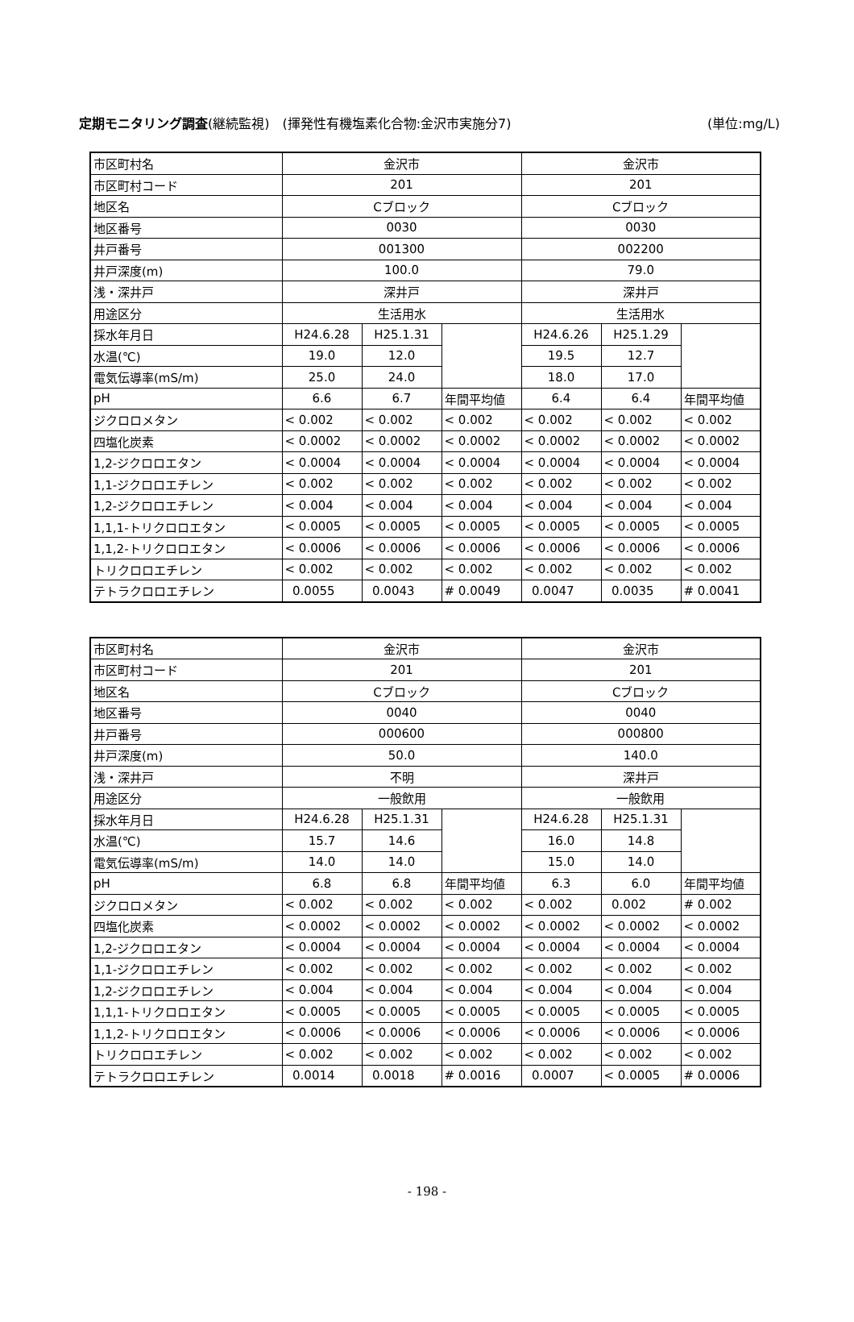定期モニタリング調査(継続監視)　(揮発性有機塩素化合物:金沢市実施分7) (単位:mg/L)
| 市区町村名 | 金沢市 | | | 金沢市 | | |
| 市区町村コード | 201 | | | 201 | | |
| 地区名 | Cブロック | | | Cブロック | | |
| 地区番号 | 0030 | | | 0030 | | |
| 井戸番号 | 001300 | | | 002200 | | |
| 井戸深度(m) | 100.0 | | | 79.0 | | |
| 浅・深井戸 | 深井戸 | | | 深井戸 | | |
| 用途区分 | 生活用水 | | | 生活用水 | | |
| 採水年月日 | H24.6.28 | H25.1.31 | | H24.6.26 | H25.1.29 | |
| 水温(℃) | 19.0 | 12.0 | | 19.5 | 12.7 | |
| 電気伝導率(mS/m) | 25.0 | 24.0 | | 18.0 | 17.0 | |
| pH | 6.6 | 6.7 | 年間平均値 | 6.4 | 6.4 | 年間平均値 |
| ジクロロメタン | < 0.002 | < 0.002 | < 0.002 | < 0.002 | < 0.002 | < 0.002 |
| 四塩化炭素 | < 0.0002 | < 0.0002 | < 0.0002 | < 0.0002 | < 0.0002 | < 0.0002 |
| 1,2-ジクロロエタン | < 0.0004 | < 0.0004 | < 0.0004 | < 0.0004 | < 0.0004 | < 0.0004 |
| 1,1-ジクロロエチレン | < 0.002 | < 0.002 | < 0.002 | < 0.002 | < 0.002 | < 0.002 |
| 1,2-ジクロロエチレン | < 0.004 | < 0.004 | < 0.004 | < 0.004 | < 0.004 | < 0.004 |
| 1,1,1-トリクロロエタン | < 0.0005 | < 0.0005 | < 0.0005 | < 0.0005 | < 0.0005 | < 0.0005 |
| 1,1,2-トリクロロエタン | < 0.0006 | < 0.0006 | < 0.0006 | < 0.0006 | < 0.0006 | < 0.0006 |
| トリクロロエチレン | < 0.002 | < 0.002 | < 0.002 | < 0.002 | < 0.002 | < 0.002 |
| テトラクロロエチレン | 0.0055 | 0.0043 | # 0.0049 | 0.0047 | 0.0035 | # 0.0041 |
| 市区町村名 | 金沢市 | | | 金沢市 | | |
| 市区町村コード | 201 | | | 201 | | |
| 地区名 | Cブロック | | | Cブロック | | |
| 地区番号 | 0040 | | | 0040 | | |
| 井戸番号 | 000600 | | | 000800 | | |
| 井戸深度(m) | 50.0 | | | 140.0 | | |
| 浅・深井戸 | 不明 | | | 深井戸 | | |
| 用途区分 | 一般飲用 | | | 一般飲用 | | |
| 採水年月日 | H24.6.28 | H25.1.31 | | H24.6.28 | H25.1.31 | |
| 水温(℃) | 15.7 | 14.6 | | 16.0 | 14.8 | |
| 電気伝導率(mS/m) | 14.0 | 14.0 | | 15.0 | 14.0 | |
| pH | 6.8 | 6.8 | 年間平均値 | 6.3 | 6.0 | 年間平均値 |
| ジクロロメタン | < 0.002 | < 0.002 | < 0.002 | < 0.002 | 0.002 | # 0.002 |
| 四塩化炭素 | < 0.0002 | < 0.0002 | < 0.0002 | < 0.0002 | < 0.0002 | < 0.0002 |
| 1,2-ジクロロエタン | < 0.0004 | < 0.0004 | < 0.0004 | < 0.0004 | < 0.0004 | < 0.0004 |
| 1,1-ジクロロエチレン | < 0.002 | < 0.002 | < 0.002 | < 0.002 | < 0.002 | < 0.002 |
| 1,2-ジクロロエチレン | < 0.004 | < 0.004 | < 0.004 | < 0.004 | < 0.004 | < 0.004 |
| 1,1,1-トリクロロエタン | < 0.0005 | < 0.0005 | < 0.0005 | < 0.0005 | < 0.0005 | < 0.0005 |
| 1,1,2-トリクロロエタン | < 0.0006 | < 0.0006 | < 0.0006 | < 0.0006 | < 0.0006 | < 0.0006 |
| トリクロロエチレン | < 0.002 | < 0.002 | < 0.002 | < 0.002 | < 0.002 | < 0.002 |
| テトラクロロエチレン | 0.0014 | 0.0018 | # 0.0016 | 0.0007 | < 0.0005 | # 0.0006 |
- 198 -